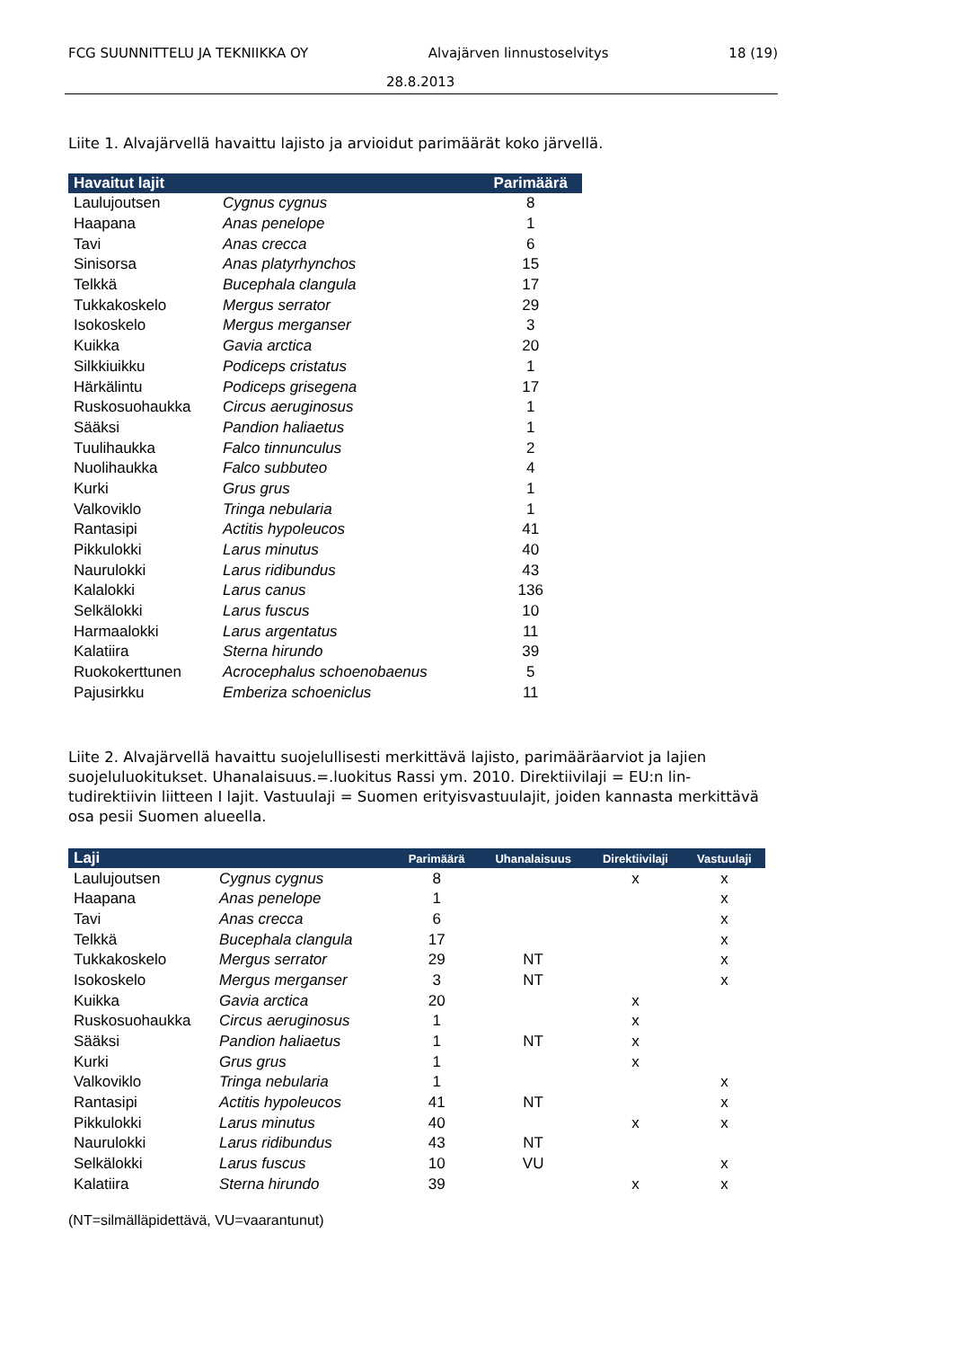FCG SUUNNITTELU JA TEKNIIKKA OY Alvajärven linnustoselvitys 18 (19)
28.8.2013
Liite 1. Alvajärvellä havaittu lajisto ja arvioidut parimäärät koko järvellä.
| Havaitut lajit | | Parimäärä |
| --- | --- | --- |
| Laulujoutsen | Cygnus cygnus | 8 |
| Haapana | Anas penelope | 1 |
| Tavi | Anas crecca | 6 |
| Sinisorsa | Anas platyrhynchos | 15 |
| Telkkä | Bucephala clangula | 17 |
| Tukkakoskelo | Mergus serrator | 29 |
| Isokoskelo | Mergus merganser | 3 |
| Kuikka | Gavia arctica | 20 |
| Silkkiuikku | Podiceps cristatus | 1 |
| Härkälintu | Podiceps grisegena | 17 |
| Ruskosuohaukka | Circus aeruginosus | 1 |
| Sääksi | Pandion haliaetus | 1 |
| Tuulihaukka | Falco tinnunculus | 2 |
| Nuolihaukka | Falco subbuteo | 4 |
| Kurki | Grus grus | 1 |
| Valkoviklo | Tringa nebularia | 1 |
| Rantasipi | Actitis hypoleucos | 41 |
| Pikkulokki | Larus minutus | 40 |
| Naurulokki | Larus ridibundus | 43 |
| Kalalokki | Larus canus | 136 |
| Selkälokki | Larus fuscus | 10 |
| Harmaalokki | Larus argentatus | 11 |
| Kalatiira | Sterna hirundo | 39 |
| Ruokokerttunen | Acrocephalus schoenobaenus | 5 |
| Pajusirkku | Emberiza schoeniclus | 11 |
Liite 2. Alvajärvellä havaittu suojelullisesti merkittävä lajisto, parimääräarviot ja lajien suojeluluokitukset. Uhanalaisuus.=.luokitus Rassi ym. 2010. Direktiivilaji = EU:n lin-tudirektiivin liitteen I lajit. Vastuulaji = Suomen erityisvastuulajit, joiden kannasta merkittävä osa pesii Suomen alueella.
| Laji | | Parimäärä | Uhanalaisuus | Direktiivilaji | Vastuulaji |
| --- | --- | --- | --- | --- | --- |
| Laulujoutsen | Cygnus cygnus | 8 | | x | x |
| Haapana | Anas penelope | 1 | | | x |
| Tavi | Anas crecca | 6 | | | x |
| Telkkä | Bucephala clangula | 17 | | | x |
| Tukkakoskelo | Mergus serrator | 29 | NT | | x |
| Isokoskelo | Mergus merganser | 3 | NT | | x |
| Kuikka | Gavia arctica | 20 | | x | |
| Ruskosuohaukka | Circus aeruginosus | 1 | | x | |
| Sääksi | Pandion haliaetus | 1 | NT | x | |
| Kurki | Grus grus | 1 | | x | |
| Valkoviklo | Tringa nebularia | 1 | | | x |
| Rantasipi | Actitis hypoleucos | 41 | NT | | x |
| Pikkulokki | Larus minutus | 40 | | x | x |
| Naurulokki | Larus ridibundus | 43 | NT | | |
| Selkälokki | Larus fuscus | 10 | VU | | x |
| Kalatiira | Sterna hirundo | 39 | | x | x |
(NT=silmälläpidettävä, VU=vaarantunut)